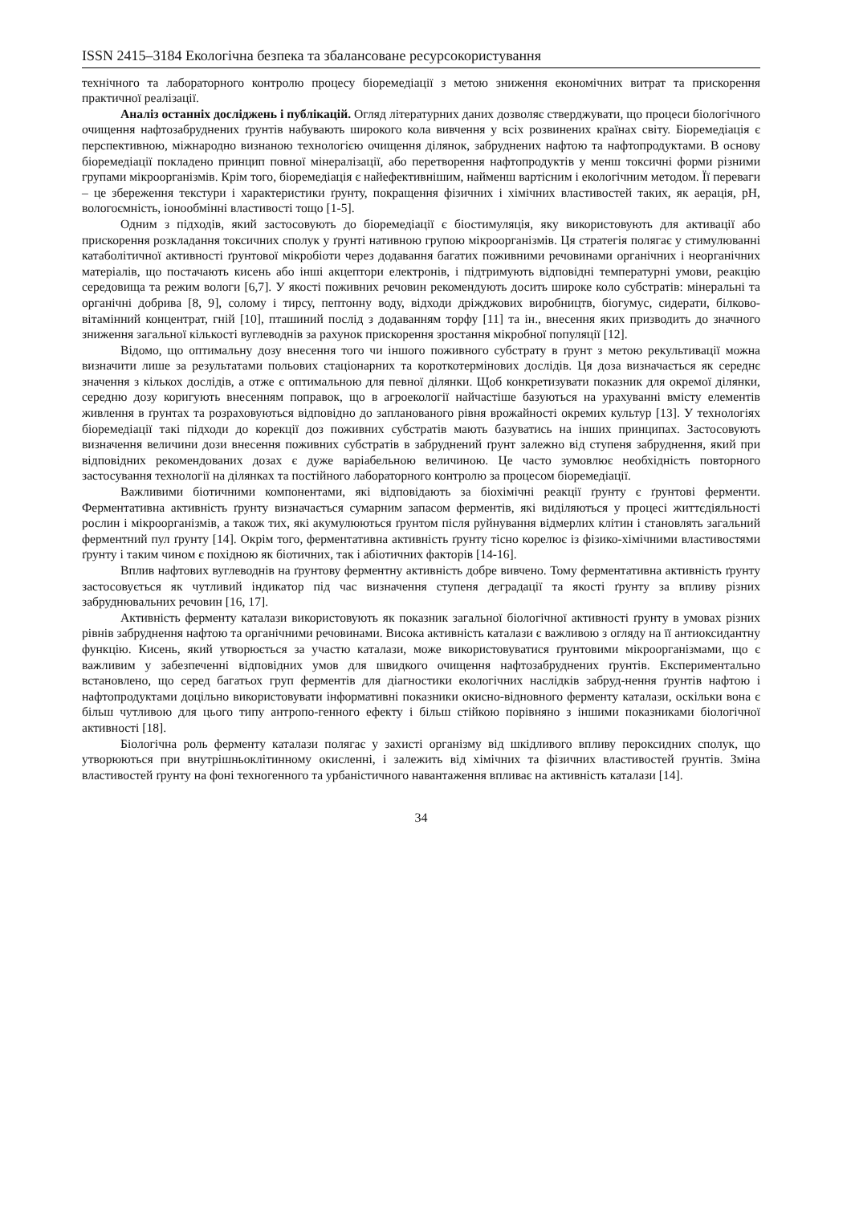ISSN 2415–3184 Екологічна безпека та збалансоване ресурсокористування
технічного та лабораторного контролю процесу біоремедіації з метою зниження економічних витрат та прискорення практичної реалізації.
Аналіз останніх досліджень і публікацій. Огляд літературних даних дозволяє стверджувати, що процеси біологічного очищення нафтозабруднених ґрунтів набувають широкого кола вивчення у всіх розвинених країнах світу. Біоремедіація є перспективною, міжнародно визнаною технологією очищення ділянок, забруднених нафтою та нафтопродуктами. В основу біоремедіації покладено принцип повної мінералізації, або перетворення нафтопродуктів у менш токсичні форми різними групами мікроорганізмів. Крім того, біоремедіація є найефективнішим, найменш вартісним і екологічним методом. Її переваги – це збереження текстури і характеристики ґрунту, покращення фізичних і хімічних властивостей таких, як аерація, pH, вологоємність, іонообмінні властивості тощо [1-5].
Одним з підходів, який застосовують до біоремедіації є біостимуляція, яку використовують для активації або прискорення розкладання токсичних сполук у ґрунті нативною групою мікроорганізмів. Ця стратегія полягає у стимулюванні катаболітичної активності ґрунтової мікробіоти через додавання багатих поживними речовинами органічних і неорганічних матеріалів, що постачають кисень або інші акцептори електронів, і підтримують відповідні температурні умови, реакцію середовища та режим вологи [6,7]. У якості поживних речовин рекомендують досить широке коло субстратів: мінеральні та органічні добрива [8, 9], солому і тирсу, пептонну воду, відходи дріжджових виробництв, біогумус, сидерати, білково-вітамінний концентрат, гній [10], пташиний послід з додаванням торфу [11] та ін., внесення яких призводить до значного зниження загальної кількості вуглеводнів за рахунок прискорення зростання мікробної популяції [12].
Відомо, що оптимальну дозу внесення того чи іншого поживного субстрату в ґрунт з метою рекультивації можна визначити лише за результатами польових стаціонарних та короткотермінових дослідів. Ця доза визначається як середнє значення з кількох дослідів, а отже є оптимальною для певної ділянки. Щоб конкретизувати показник для окремої ділянки, середню дозу коригують внесенням поправок, що в агроекології найчастіше базуються на урахуванні вмісту елементів живлення в ґрунтах та розраховуються відповідно до запланованого рівня врожайності окремих культур [13]. У технологіях біоремедіації такі підходи до корекції доз поживних субстратів мають базуватись на інших принципах. Застосовують визначення величини дози внесення поживних субстратів в забруднений ґрунт залежно від ступеня забруднення, який при відповідних рекомендованих дозах є дуже варіабельною величиною. Це часто зумовлює необхідність повторного застосування технології на ділянках та постійного лабораторного контролю за процесом біоремедіації.
Важливими біотичними компонентами, які відповідають за біохімічні реакції ґрунту є ґрунтові ферменти. Ферментативна активність ґрунту визначається сумарним запасом ферментів, які виділяються у процесі життєдіяльності рослин і мікроорганізмів, а також тих, які акумулюються ґрунтом після руйнування відмерлих клітин і становлять загальний ферментний пул ґрунту [14]. Окрім того, ферментативна активність ґрунту тісно корелює із фізико-хімічними властивостями ґрунту і таким чином є похідною як біотичних, так і абіотичних факторів [14-16].
Вплив нафтових вуглеводнів на ґрунтову ферментну активність добре вивчено. Тому ферментативна активність ґрунту застосовується як чутливий індикатор під час визначення ступеня деградації та якості ґрунту за впливу різних забруднювальних речовин [16, 17].
Активність ферменту каталази використовують як показник загальної біологічної активності ґрунту в умовах різних рівнів забруднення нафтою та органічними речовинами. Висока активність каталази є важливою з огляду на її антиоксидантну функцію. Кисень, який утворюється за участю каталази, може використовуватися ґрунтовими мікроорганізмами, що є важливим у забезпеченні відповідних умов для швидкого очищення нафтозабруднених ґрунтів. Експериментально встановлено, що серед багатьох груп ферментів для діагностики екологічних наслідків забруд-нення ґрунтів нафтою і нафтопродуктами доцільно використовувати інформативні показники окисно-відновного ферменту каталази, оскільки вона є більш чутливою для цього типу антропо-генного ефекту і більш стійкою порівняно з іншими показниками біологічної активності [18].
Біологічна роль ферменту каталази полягає у захисті організму від шкідливого впливу пероксидних сполук, що утворюються при внутрішньоклітинному окисленні, і залежить від хімічних та фізичних властивостей ґрунтів. Зміна властивостей ґрунту на фоні техногенного та урбаністичного навантаження впливає на активність каталази [14].
34